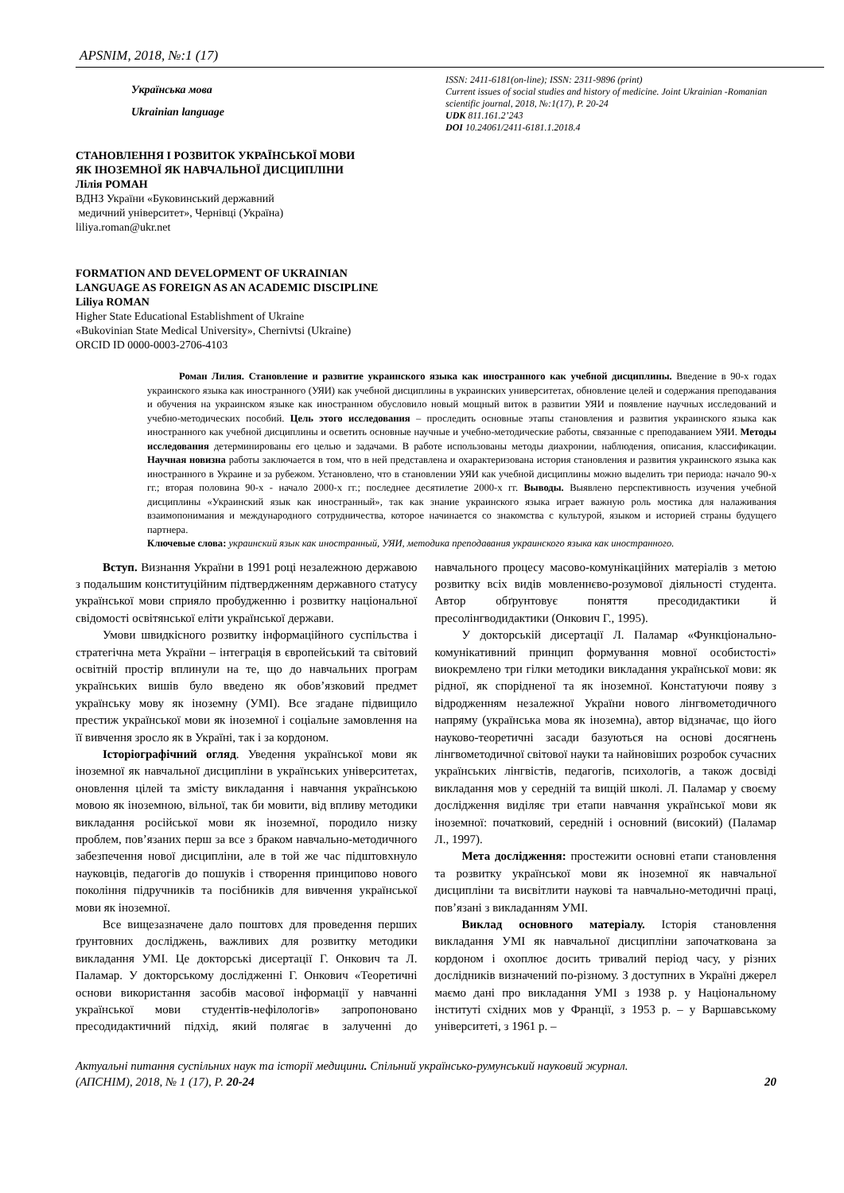APSNIM, 2018, №:1 (17)
Українська мова
Ukrainian language
СТАНОВЛЕННЯ І РОЗВИТОК УКРАЇНСЬКОЇ МОВИ
ЯК ІНОЗЕМНОЇ ЯК НАВЧАЛЬНОЇ ДИСЦИПЛІНИ
Лілія РОМАН
ВДНЗ України «Буковинський державний
медичний університет», Чернівці (Україна)
liliya.roman@ukr.net
ISSN: 2411-6181(on-line); ISSN: 2311-9896 (print)
Current issues of social studies and history of medicine. Joint Ukrainian -Romanian scientific journal, 2018, №:1(17), P. 20-24
UDK 811.161.2’243
DOI 10.24061/2411-6181.1.2018.4
FORMATION AND DEVELOPMENT OF UKRAINIAN
LANGUAGE AS FOREIGN AS AN ACADEMIC DISCIPLINE
Liliya ROMAN
Higher State Educational Establishment of Ukraine
«Bukovinian State Medical University», Chernivtsi (Ukraine)
ORCID ID 0000-0003-2706-4103
Роман Лилия. Становление и развитие украинского языка как иностранного как учебной дисциплины. Введение в 90-х годах украинского языка как иностранного (УЯИ) как учебной дисциплины в украинских университетах, обновление целей и содержания преподавания и обучения на украинском языке как иностранном обусловило новый мощный виток в развитии УЯИ и появление научных исследований и учебно-методических пособий. Цель этого исследования – проследить основные этапы становления и развития украинского языка как иностранного как учебной дисциплины и осветить основные научные и учебно-методические работы, связанные с преподаванием УЯИ. Методы исследования детерминированы его целью и задачами. В работе использованы методы диахронии, наблюдения, описания, классификации. Научная новизна работы заключается в том, что в ней представлена и охарактеризована история становления и развития украинского языка как иностранного в Украине и за рубежом. Установлено, что в становлении УЯИ как учебной дисциплины можно выделить три периода: начало 90-х гг.; вторая половина 90-х - начало 2000-х гг.; последнее десятилетие 2000-х гг. Выводы. Выявлено перспективность изучения учебной дисциплины «Украинский язык как иностранный», так как знание украинского языка играет важную роль мостика для налаживания взаимопонимания и международного сотрудничества, которое начинается со знакомства с культурой, языком и историей страны будущего партнера.
Ключевые слова: украинский язык как иностранный, УЯИ, методика преподавания украинского языка как иностранного.
Вступ. Визнання України в 1991 році незалежною державою з подальшим конституційним підтвердженням державного статусу української мови сприяло пробудженню і розвитку національної свідомості освітянської еліти української держави.
Умови швидкісного розвитку інформаційного суспільства і стратегічна мета України – інтеграція в європейський та світовий освітній простір вплинули на те, що до навчальних програм українських вишів було введено як обов’язковий предмет українську мову як іноземну (УМІ). Все згадане підвищило престиж української мови як іноземної і соціальне замовлення на її вивчення зросло як в Україні, так і за кордоном.
Історіографічний огляд. Уведення української мови як іноземної як навчальної дисципліни в українських університетах, оновлення цілей та змісту викладання і навчання українською мовою як іноземною, вільної, так би мовити, від впливу методики викладання російської мови як іноземної, породило низку проблем, пов’язаних перш за все з браком навчально-методичного забезпечення нової дисципліни, але в той же час підштовхнуло науковців, педагогів до пошуків і створення принципово нового покоління підручників та посібників для вивчення української мови як іноземної.
Все вищезазначене дало поштовх для проведення перших ґрунтовних досліджень, важливих для розвитку методики викладання УМІ. Це докторські дисертації Г. Онкович та Л. Паламар. У докторському дослідженні Г. Онкович «Теоретичні основи використання засобів масової інформації у навчанні української мови студентів-нефілологів» запропоновано пресодидактичний підхід, який полягає в залученні до навчального процесу масово-комунікаційних матеріалів з метою розвитку всіх видів мовленнєво-розумової діяльності студента. Автор обґрунтовує поняття пресодидактики й пресолінгводидактики (Онкович Г., 1995).
У докторській дисертації Л. Паламар «Функціонально-комунікативний принцип формування мовної особистості» виокремлено три гілки методики викладання української мови: як рідної, як спорідненої та як іноземної. Констатуючи появу з відродженням незалежної України нового лінгвометодичного напряму (українська мова як іноземна), автор відзначає, що його науково-теоретичні засади базуються на основі досягнень лінгвометодичної світової науки та найновіших розробок сучасних українських лінгвістів, педагогів, психологів, а також досвіді викладання мов у середній та вищій школі. Л. Паламар у своєму дослідження виділяє три етапи навчання української мови як іноземної: початковий, середній і основний (високий) (Паламар Л., 1997).
Мета дослідження: простежити основні етапи становлення та розвитку української мови як іноземної як навчальної дисципліни та висвітлити наукові та навчально-методичні праці, пов’язані з викладанням УМІ.
Виклад основного матеріалу. Історія становлення викладання УМІ як навчальної дисципліни започаткована за кордоном і охоплює досить тривалий період часу, у різних дослідників визначений по-різному. З доступних в Україні джерел маємо дані про викладання УМІ з 1938 р. у Національному інституті східних мов у Франції, з 1953 р. – у Варшавському університеті, з 1961 р. –
Актуальні питання суспільних наук та історії медицини. Спільний українсько-румунський науковий журнал.
(АПСНІМ), 2018, № 1 (17), Р. 20-24 20